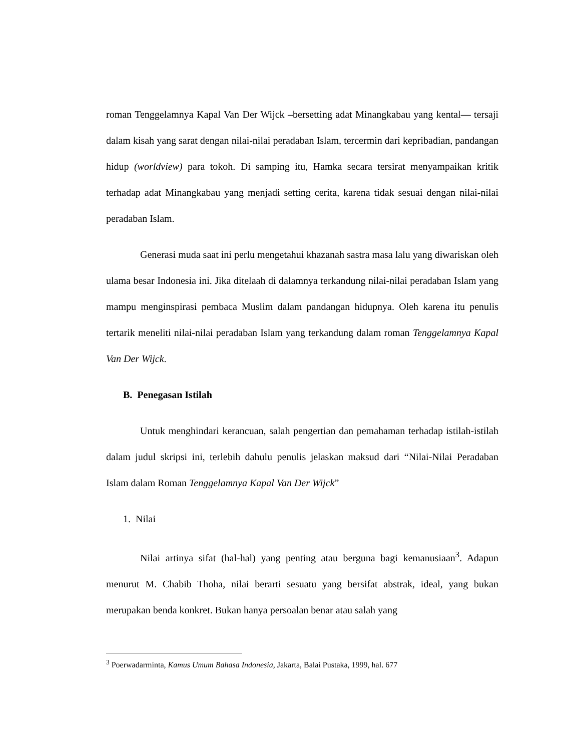roman Tenggelamnya Kapal Van Der Wijck –bersetting adat Minangkabau yang kental— tersaji dalam kisah yang sarat dengan nilai-nilai peradaban Islam, tercermin dari kepribadian, pandangan hidup (worldview) para tokoh. Di samping itu, Hamka secara tersirat menyampaikan kritik terhadap adat Minangkabau yang menjadi setting cerita, karena tidak sesuai dengan nilai-nilai peradaban Islam.
Generasi muda saat ini perlu mengetahui khazanah sastra masa lalu yang diwariskan oleh ulama besar Indonesia ini. Jika ditelaah di dalamnya terkandung nilai-nilai peradaban Islam yang mampu menginspirasi pembaca Muslim dalam pandangan hidupnya. Oleh karena itu penulis tertarik meneliti nilai-nilai peradaban Islam yang terkandung dalam roman Tenggelamnya Kapal Van Der Wijck.
B. Penegasan Istilah
Untuk menghindari kerancuan, salah pengertian dan pemahaman terhadap istilah-istilah dalam judul skripsi ini, terlebih dahulu penulis jelaskan maksud dari “Nilai-Nilai Peradaban Islam dalam Roman Tenggelamnya Kapal Van Der Wijck”
1. Nilai
Nilai artinya sifat (hal-hal) yang penting atau berguna bagi kemanusiaan<sup>3</sup>. Adapun menurut M. Chabib Thoha, nilai berarti sesuatu yang bersifat abstrak, ideal, yang bukan merupakan benda konkret. Bukan hanya persoalan benar atau salah yang
<sup>3</sup> Poerwadarminta, Kamus Umum Bahasa Indonesia, Jakarta, Balai Pustaka, 1999, hal. 677